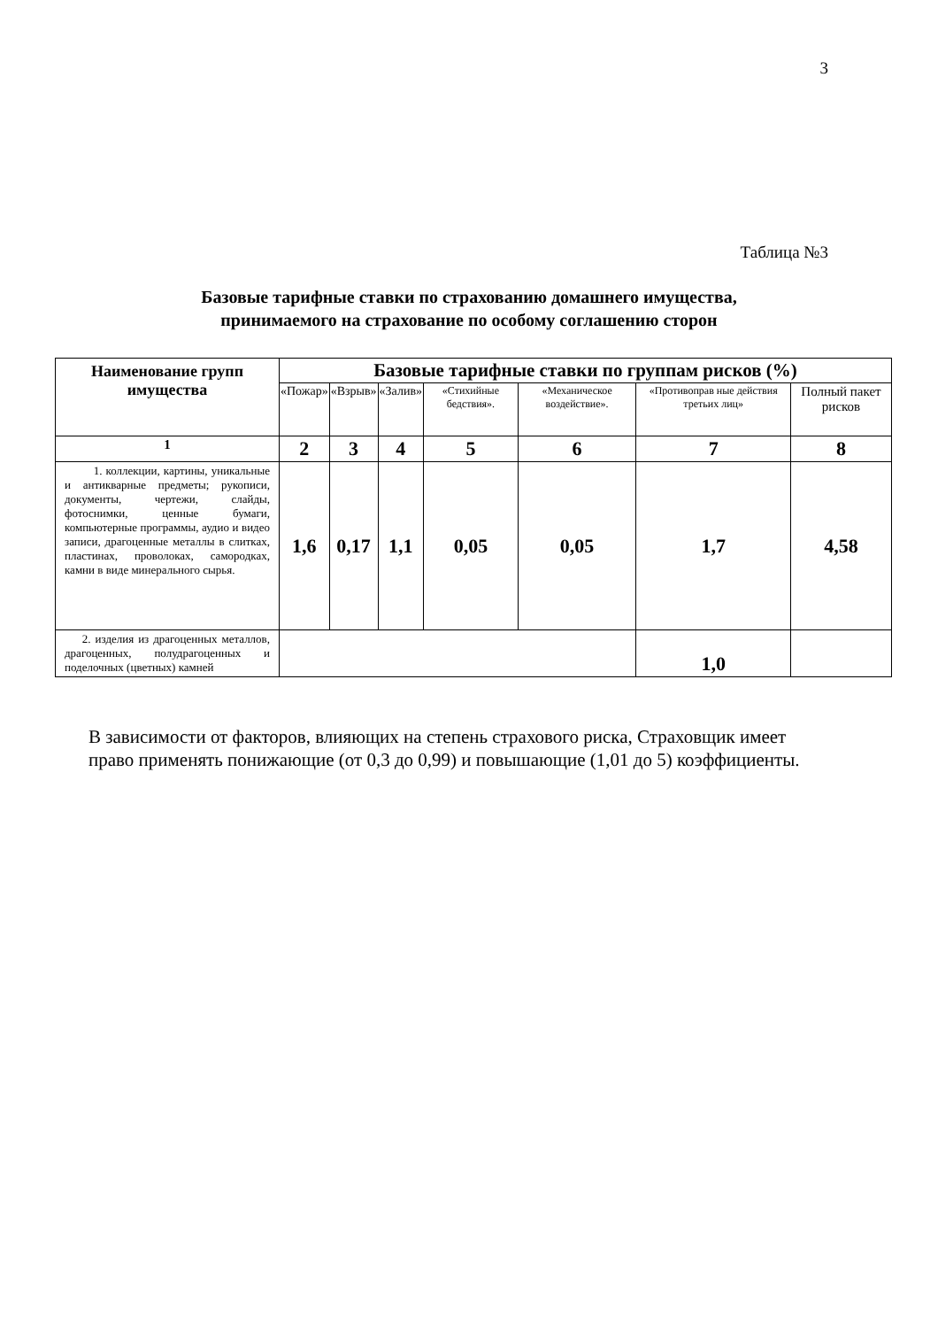3
Таблица №3
Базовые тарифные ставки по страхованию домашнего имущества,
принимаемого на страхование по особому соглашению сторон
| Наименование групп имущества | Базовые тарифные ставки по группам рисков (%) | | | | | | |
| --- | --- | --- | --- | --- | --- | --- | --- |
| | «Пожар» | «Взрыв» | «Залив» | «Стихийные бедствия». | «Механическое воздействие». | «Противоправ ные действия третьих лиц» | Полный пакет рисков |
| 1 | 2 | 3 | 4 | 5 | 6 | 7 | 8 |
| 1. коллекции, картины, уникальные и антикварные предметы; рукописи, документы, чертежи, слайды, фотоснимки, ценные бумаги, компьютерные программы, аудио и видео записи, драгоценные металлы в слитках, пластинах, проволоках, самородках, камни в виде минерального сырья. | 1,6 | 0,17 | 1,1 | 0,05 | 0,05 | 1,7 | 4,58 |
| 2. изделия из драгоценных металлов, драгоценных, полудрагоценных и поделочных (цветных) камней | | | | | | 1,0 | |
В зависимости от факторов, влияющих на степень страхового риска, Страховщик имеет право применять понижающие (от 0,3 до 0,99) и повышающие (1,01 до 5) коэффициенты.